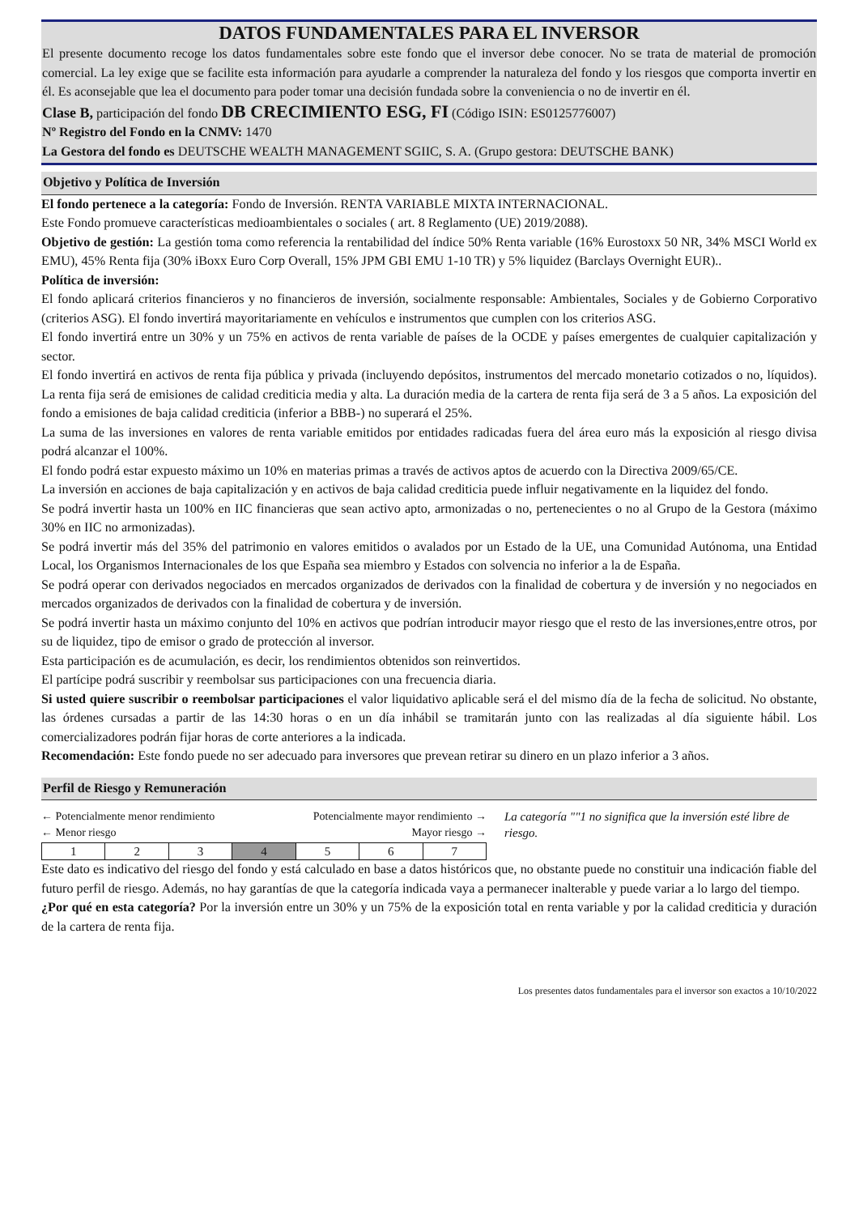DATOS FUNDAMENTALES PARA EL INVERSOR
El presente documento recoge los datos fundamentales sobre este fondo que el inversor debe conocer. No se trata de material de promoción comercial. La ley exige que se facilite esta información para ayudarle a comprender la naturaleza del fondo y los riesgos que comporta invertir en él. Es aconsejable que lea el documento para poder tomar una decisión fundada sobre la conveniencia o no de invertir en él.
Clase B, participación del fondo DB CRECIMIENTO ESG, FI (Código ISIN: ES0125776007)
Nº Registro del Fondo en la CNMV: 1470
La Gestora del fondo es DEUTSCHE WEALTH MANAGEMENT SGIIC, S. A. (Grupo gestora: DEUTSCHE BANK)
Objetivo y Política de Inversión
El fondo pertenece a la categoría: Fondo de Inversión. RENTA VARIABLE MIXTA INTERNACIONAL.
Este Fondo promueve características medioambientales o sociales ( art. 8 Reglamento (UE) 2019/2088).
Objetivo de gestión: La gestión toma como referencia la rentabilidad del índice 50% Renta variable (16% Eurostoxx 50 NR, 34% MSCI World ex EMU), 45% Renta fija (30% iBoxx Euro Corp Overall, 15% JPM GBI EMU 1-10 TR) y 5% liquidez (Barclays Overnight EUR)..
Política de inversión:
El fondo aplicará criterios financieros y no financieros de inversión, socialmente responsable: Ambientales, Sociales y de Gobierno Corporativo (criterios ASG). El fondo invertirá mayoritariamente en vehículos e instrumentos que cumplen con los criterios ASG.
El fondo invertirá entre un 30% y un 75% en activos de renta variable de países de la OCDE y países emergentes de cualquier capitalización y sector.
El fondo invertirá en activos de renta fija pública y privada (incluyendo depósitos, instrumentos del mercado monetario cotizados o no, líquidos). La renta fija será de emisiones de calidad crediticia media y alta. La duración media de la cartera de renta fija será de 3 a 5 años. La exposición del fondo a emisiones de baja calidad crediticia (inferior a BBB-) no superará el 25%.
La suma de las inversiones en valores de renta variable emitidos por entidades radicadas fuera del área euro más la exposición al riesgo divisa podrá alcanzar el 100%.
El fondo podrá estar expuesto máximo un 10% en materias primas a través de activos aptos de acuerdo con la Directiva 2009/65/CE.
La inversión en acciones de baja capitalización y en activos de baja calidad crediticia puede influir negativamente en la liquidez del fondo.
Se podrá invertir hasta un 100% en IIC financieras que sean activo apto, armonizadas o no, pertenecientes o no al Grupo de la Gestora (máximo 30% en IIC no armonizadas).
Se podrá invertir más del 35% del patrimonio en valores emitidos o avalados por un Estado de la UE, una Comunidad Autónoma, una Entidad Local, los Organismos Internacionales de los que España sea miembro y Estados con solvencia no inferior a la de España.
Se podrá operar con derivados negociados en mercados organizados de derivados con la finalidad de cobertura y de inversión y no negociados en mercados organizados de derivados con la finalidad de cobertura y de inversión.
Se podrá invertir hasta un máximo conjunto del 10% en activos que podrían introducir mayor riesgo que el resto de las inversiones,entre otros, por su de liquidez, tipo de emisor o grado de protección al inversor.
Esta participación es de acumulación, es decir, los rendimientos obtenidos son reinvertidos.
El partícipe podrá suscribir y reembolsar sus participaciones con una frecuencia diaria.
Si usted quiere suscribir o reembolsar participaciones el valor liquidativo aplicable será el del mismo día de la fecha de solicitud. No obstante, las órdenes cursadas a partir de las 14:30 horas o en un día inhábil se tramitarán junto con las realizadas al día siguiente hábil. Los comercializadores podrán fijar horas de corte anteriores a la indicada.
Recomendación: Este fondo puede no ser adecuado para inversores que prevean retirar su dinero en un plazo inferior a 3 años.
Perfil de Riesgo y Remuneración
← Potencialmente menor rendimiento Potencialmente mayor rendimiento →
← Menor riesgo Mayor riesgo →
| 1 | 2 | 3 | 4 | 5 | 6 | 7 |
La categoría ""1 no significa que la inversión esté libre de riesgo.
Este dato es indicativo del riesgo del fondo y está calculado en base a datos históricos que, no obstante puede no constituir una indicación fiable del futuro perfil de riesgo. Además, no hay garantías de que la categoría indicada vaya a permanecer inalterable y puede variar a lo largo del tiempo.
¿Por qué en esta categoría? Por la inversión entre un 30% y un 75% de la exposición total en renta variable y por la calidad crediticia y duración de la cartera de renta fija.
Los presentes datos fundamentales para el inversor son exactos a 10/10/2022